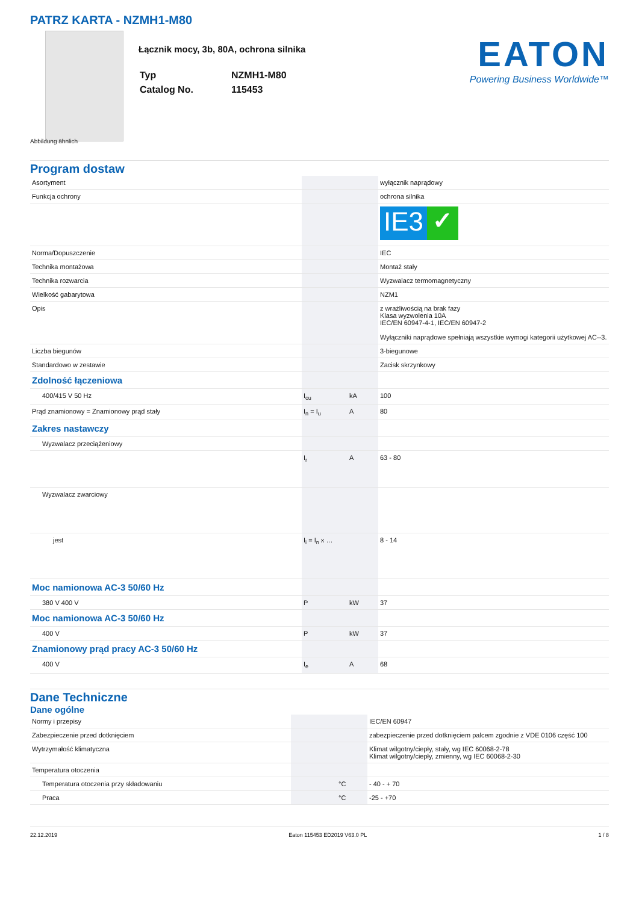PATRZ KARTA - NZMH1-M80
Łącznik mocy, 3b, 80A, ochrona silnika
| Typ | NZMH1-M80 |
| Catalog No. | 115453 |
EATON
Powering Business Worldwide™
Abbildung ähnlich
Program dostaw
| Asortyment | | | wyłącznik naprądowy |
| Funkcja ochrony | | | ochrona silnika |
| | | | IE3 ✓ |
| Norma/Dopuszczenie | | | IEC |
| Technika montażowa | | | Montaż stały |
| Technika rozwarcia | | | Wyzwalacz termomagnetyczny |
| Wielkość gabarytowa | | | NZM1 |
| Opis | | | z wrażliwością na brak fazy Klasa wyzwolenia 10A IEC/EN 60947-4-1, IEC/EN 60947-2 Wyłączniki naprądowe spełniają wszystkie wymogi kategorii użytkowej AC--3. |
| Liczba biegunów | | | 3-biegunowe |
| Standardowo w zestawie | | | Zacisk skrzynkowy |
| Zdolność łączeniowa | | | |
| 400/415 V 50 Hz | I<sub>cu</sub> | kA | 100 |
| Prąd znamionowy = Znamionowy prąd stały | I<sub>n</sub> = I<sub>u</sub> | A | 80 |
| Zakres nastawczy | | | |
| Wyzwalacz przeciążeniowy | | | |
| | I<sub>r</sub> | A | 63 - 80 |
| Wyzwalacz zwarciowy | | | |
| jest | I<sub>i</sub> = I<sub>n</sub> x … | | 8 - 14 |
| Moc namionowa AC-3 50/60 Hz | | | |
| 380 V 400 V | P | kW | 37 |
| Moc namionowa AC-3 50/60 Hz | | | |
| 400 V | P | kW | 37 |
| Znamionowy prąd pracy AC-3 50/60 Hz | | | |
| 400 V | I<sub>e</sub> | A | 68 |
Dane Techniczne
Dane ogólne
| Normy i przepisy | | | IEC/EN 60947 |
| Zabezpieczenie przed dotknięciem | | | zabezpieczenie przed dotknięciem palcem zgodnie z VDE 0106 część 100 |
| Wytrzymałość klimatyczna | | | Klimat wilgotny/ciepły, stały, wg IEC 60068-2-78 Klimat wilgotny/ciepły, zmienny, wg IEC 60068-2-30 |
| Temperatura otoczenia | | | |
| Temperatura otoczenia przy składowaniu | | °C | - 40 - + 70 |
| Praca | | °C | -25 - +70 |
22.12.2019 Eaton 115453 ED2019 V63.0 PL 1 / 8